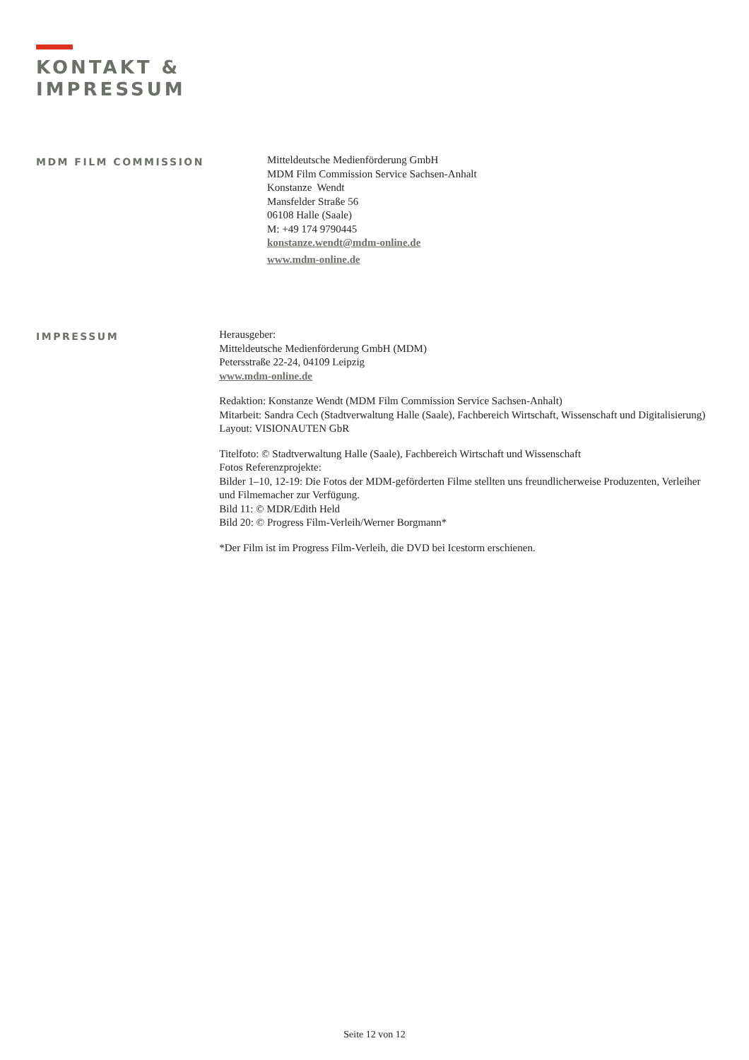KONTAKT &
IMPRESSUM
MDM FILM COMMISSION
Mitteldeutsche Medienförderung GmbH
MDM Film Commission Service Sachsen-Anhalt
Konstanze Wendt
Mansfelder Straße 56
06108 Halle (Saale)
M: +49 174 9790445
konstanze.wendt@mdm-online.de
www.mdm-online.de
IMPRESSUM
Herausgeber:
Mitteldeutsche Medienförderung GmbH (MDM)
Petersstraße 22-24, 04109 Leipzig
www.mdm-online.de
Redaktion: Konstanze Wendt (MDM Film Commission Service Sachsen-Anhalt)
Mitarbeit: Sandra Cech (Stadtverwaltung Halle (Saale), Fachbereich Wirtschaft, Wissenschaft und Digitalisierung)
Layout: VISIONAUTEN GbR
Titelfoto: © Stadtverwaltung Halle (Saale), Fachbereich Wirtschaft und Wissenschaft
Fotos Referenzprojekte:
Bilder 1–10, 12-19: Die Fotos der MDM-geförderten Filme stellten uns freundlicherweise Produzenten, Verleiher und Filmemacher zur Verfügung.
Bild 11: © MDR/Edith Held
Bild 20: © Progress Film-Verleih/Werner Borgmann*
*Der Film ist im Progress Film-Verleih, die DVD bei Icestorm erschienen.
Seite 12 von 12